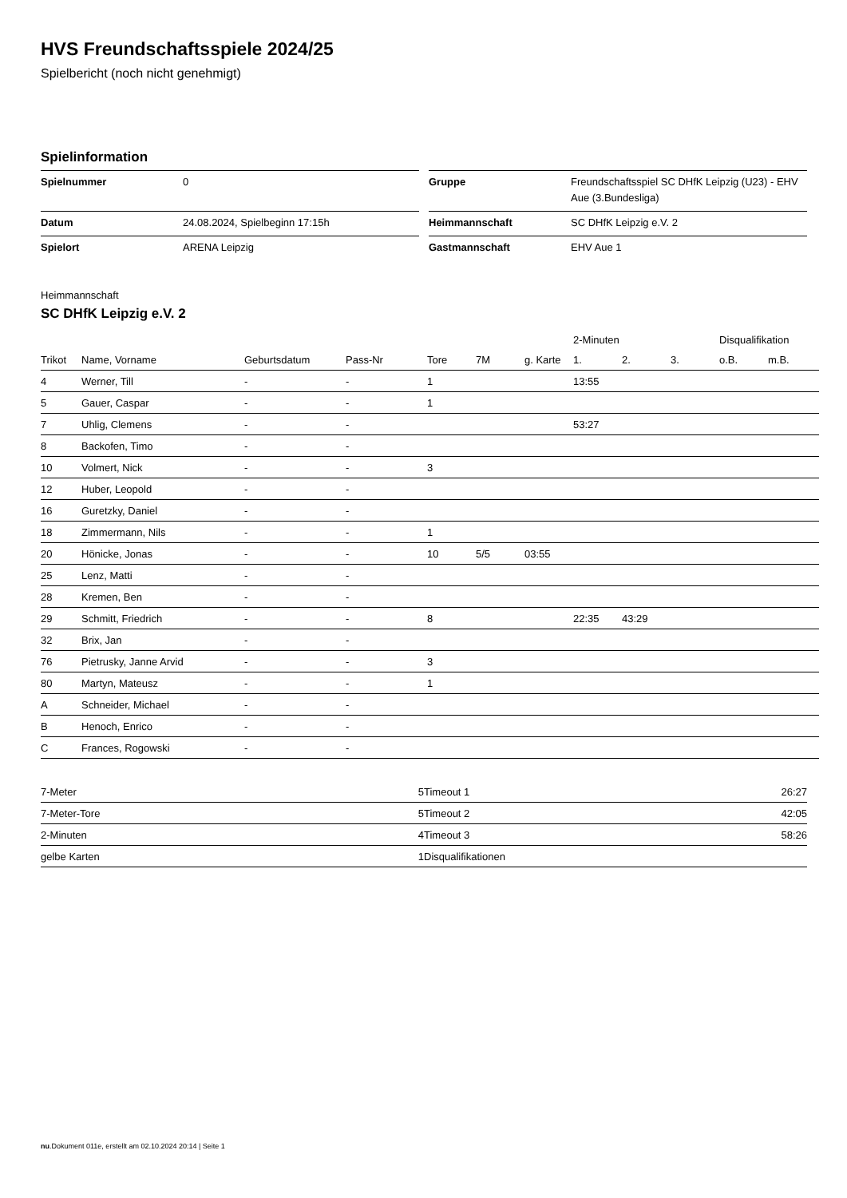HVS Freundschaftsspiele 2024/25
Spielbericht (noch nicht genehmigt)
Spielinformation
| Spielnummer | 0 |
| Datum | 24.08.2024, Spielbeginn 17:15h |
| Spielort | ARENA Leipzig |
| Gruppe | Freundschaftsspiel SC DHfK Leipzig (U23) - EHV Aue (3.Bundesliga) |
| Heimmannschaft | SC DHfK Leipzig e.V. 2 |
| Gastmannschaft | EHV Aue 1 |
Heimmannschaft
SC DHfK Leipzig e.V. 2
| | | | | | | | 2-Minuten | | | Disqualifikation | |
| --- | --- | --- | --- | --- | --- | --- | --- | --- | --- | --- | --- |
| Trikot | Name, Vorname | Geburtsdatum | Pass-Nr | Tore | 7M | g. Karte | 1. | 2. | 3. | o.B. | m.B. |
| 4 | Werner, Till | - | - | 1 | | | 13:55 | | | | |
| 5 | Gauer, Caspar | - | - | 1 | | | | | | | |
| 7 | Uhlig, Clemens | - | - | | | | 53:27 | | | | |
| 8 | Backofen, Timo | - | - | | | | | | | | |
| 10 | Volmert, Nick | - | - | 3 | | | | | | | |
| 12 | Huber, Leopold | - | - | | | | | | | | |
| 16 | Guretzky, Daniel | - | - | | | | | | | | |
| 18 | Zimmermann, Nils | - | - | 1 | | | | | | | |
| 20 | Hönicke, Jonas | - | - | 10 | 5/5 | 03:55 | | | | | |
| 25 | Lenz, Matti | - | - | | | | | | | | |
| 28 | Kremen, Ben | - | - | | | | | | | | |
| 29 | Schmitt, Friedrich | - | - | 8 | | | 22:35 | 43:29 | | | |
| 32 | Brix, Jan | - | - | | | | | | | | |
| 76 | Pietrusky, Janne Arvid | - | - | 3 | | | | | | | |
| 80 | Martyn, Mateusz | - | - | 1 | | | | | | | |
| A | Schneider, Michael | - | - | | | | | | | | |
| B | Henoch, Enrico | - | - | | | | | | | | |
| C | Frances, Rogowski | - | - | | | | | | | | |
| 7-Meter | 5 |
| 7-Meter-Tore | 5 |
| 2-Minuten | 4 |
| gelbe Karten | 1 |
| Timeout 1 | 26:27 |
| Timeout 2 | 42:05 |
| Timeout 3 | 58:26 |
| Disqualifikationen | |
nu.Dokument 011e, erstellt am 02.10.2024 20:14 | Seite 1